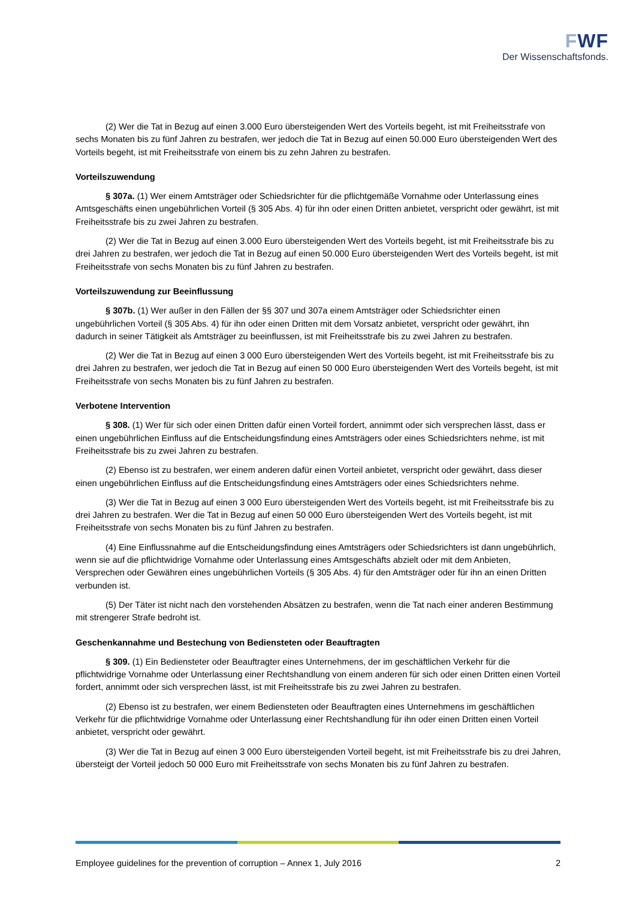FWF
Der Wissenschaftsfonds.
(2) Wer die Tat in Bezug auf einen 3.000 Euro übersteigenden Wert des Vorteils begeht, ist mit Freiheitsstrafe von sechs Monaten bis zu fünf Jahren zu bestrafen, wer jedoch die Tat in Bezug auf einen 50.000 Euro übersteigenden Wert des Vorteils begeht, ist mit Freiheitsstrafe von einem bis zu zehn Jahren zu bestrafen.
Vorteilszuwendung
§ 307a. (1) Wer einem Amtsträger oder Schiedsrichter für die pflichtgemäße Vornahme oder Unterlassung eines Amtsgeschäfts einen ungebührlichen Vorteil (§ 305 Abs. 4) für ihn oder einen Dritten anbietet, verspricht oder gewährt, ist mit Freiheitsstrafe bis zu zwei Jahren zu bestrafen.
(2) Wer die Tat in Bezug auf einen 3.000 Euro übersteigenden Wert des Vorteils begeht, ist mit Freiheitsstrafe bis zu drei Jahren zu bestrafen, wer jedoch die Tat in Bezug auf einen 50.000 Euro übersteigenden Wert des Vorteils begeht, ist mit Freiheitsstrafe von sechs Monaten bis zu fünf Jahren zu bestrafen.
Vorteilszuwendung zur Beeinflussung
§ 307b. (1) Wer außer in den Fällen der §§ 307 und 307a einem Amtsträger oder Schiedsrichter einen ungebührlichen Vorteil (§ 305 Abs. 4) für ihn oder einen Dritten mit dem Vorsatz anbietet, verspricht oder gewährt, ihn dadurch in seiner Tätigkeit als Amtsträger zu beeinflussen, ist mit Freiheitsstrafe bis zu zwei Jahren zu bestrafen.
(2) Wer die Tat in Bezug auf einen 3 000 Euro übersteigenden Wert des Vorteils begeht, ist mit Freiheitsstrafe bis zu drei Jahren zu bestrafen, wer jedoch die Tat in Bezug auf einen 50 000 Euro übersteigenden Wert des Vorteils begeht, ist mit Freiheitsstrafe von sechs Monaten bis zu fünf Jahren zu bestrafen.
Verbotene Intervention
§ 308. (1) Wer für sich oder einen Dritten dafür einen Vorteil fordert, annimmt oder sich versprechen lässt, dass er einen ungebührlichen Einfluss auf die Entscheidungsfindung eines Amtsträgers oder eines Schiedsrichters nehme, ist mit Freiheitsstrafe bis zu zwei Jahren zu bestrafen.
(2) Ebenso ist zu bestrafen, wer einem anderen dafür einen Vorteil anbietet, verspricht oder gewährt, dass dieser einen ungebührlichen Einfluss auf die Entscheidungsfindung eines Amtsträgers oder eines Schiedsrichters nehme.
(3) Wer die Tat in Bezug auf einen 3 000 Euro übersteigenden Wert des Vorteils begeht, ist mit Freiheitsstrafe bis zu drei Jahren zu bestrafen. Wer die Tat in Bezug auf einen 50 000 Euro übersteigenden Wert des Vorteils begeht, ist mit Freiheitsstrafe von sechs Monaten bis zu fünf Jahren zu bestrafen.
(4) Eine Einflussnahme auf die Entscheidungsfindung eines Amtsträgers oder Schiedsrichters ist dann ungebührlich, wenn sie auf die pflichtwidrige Vornahme oder Unterlassung eines Amtsgeschäfts abzielt oder mit dem Anbieten, Versprechen oder Gewähren eines ungebührlichen Vorteils (§ 305 Abs. 4) für den Amtsträger oder für ihn an einen Dritten verbunden ist.
(5) Der Täter ist nicht nach den vorstehenden Absätzen zu bestrafen, wenn die Tat nach einer anderen Bestimmung mit strengerer Strafe bedroht ist.
Geschenkannahme und Bestechung von Bediensteten oder Beauftragten
§ 309. (1) Ein Bediensteter oder Beauftragter eines Unternehmens, der im geschäftlichen Verkehr für die pflichtwidrige Vornahme oder Unterlassung einer Rechtshandlung von einem anderen für sich oder einen Dritten einen Vorteil fordert, annimmt oder sich versprechen lässt, ist mit Freiheitsstrafe bis zu zwei Jahren zu bestrafen.
(2) Ebenso ist zu bestrafen, wer einem Bediensteten oder Beauftragten eines Unternehmens im geschäftlichen Verkehr für die pflichtwidrige Vornahme oder Unterlassung einer Rechtshandlung für ihn oder einen Dritten einen Vorteil anbietet, verspricht oder gewährt.
(3) Wer die Tat in Bezug auf einen 3 000 Euro übersteigenden Vorteil begeht, ist mit Freiheitsstrafe bis zu drei Jahren, übersteigt der Vorteil jedoch 50 000 Euro mit Freiheitsstrafe von sechs Monaten bis zu fünf Jahren zu bestrafen.
Employee guidelines for the prevention of corruption – Annex 1, July 2016 2